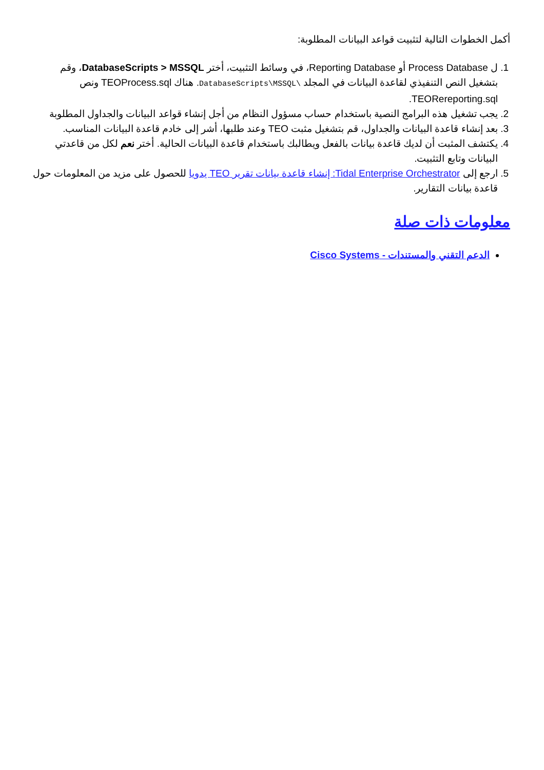أكمل الخطوات التالية لتثبيت قواعد البيانات المطلوبة:
1. ل Process Database أو Reporting Database، في وسائط التثبيت، أختر DatabaseScripts > MSSQL، وقم بتشغيل النص التنفيذي لقاعدة البيانات في المجلد \DatabaseScripts\MSSQL. هناك TEOProcess.sql ونص TEORereporting.sql.
2. يجب تشغيل هذه البرامج النصية باستخدام حساب مسؤول النظام من أجل إنشاء قواعد البيانات والجداول المطلوبة
3. بعد إنشاء قاعدة البيانات والجداول، قم بتشغيل مثبت TEO وعند طلبها، أشر إلى خادم قاعدة البيانات المناسب.
4. يكتشف المثبت أن لديك قاعدة بيانات بالفعل ويطالبك باستخدام قاعدة البيانات الحالية. أختر نعم لكل من قاعدتي البيانات وتابع التثبيت.
5. ارجع إلى Tidal Enterprise Orchestrator: إنشاء قاعدة بيانات تقرير TEO يدويا للحصول على مزيد من المعلومات حول قاعدة بيانات التقارير.
معلومات ذات صلة
الدعم التقني والمستندات - Cisco Systems